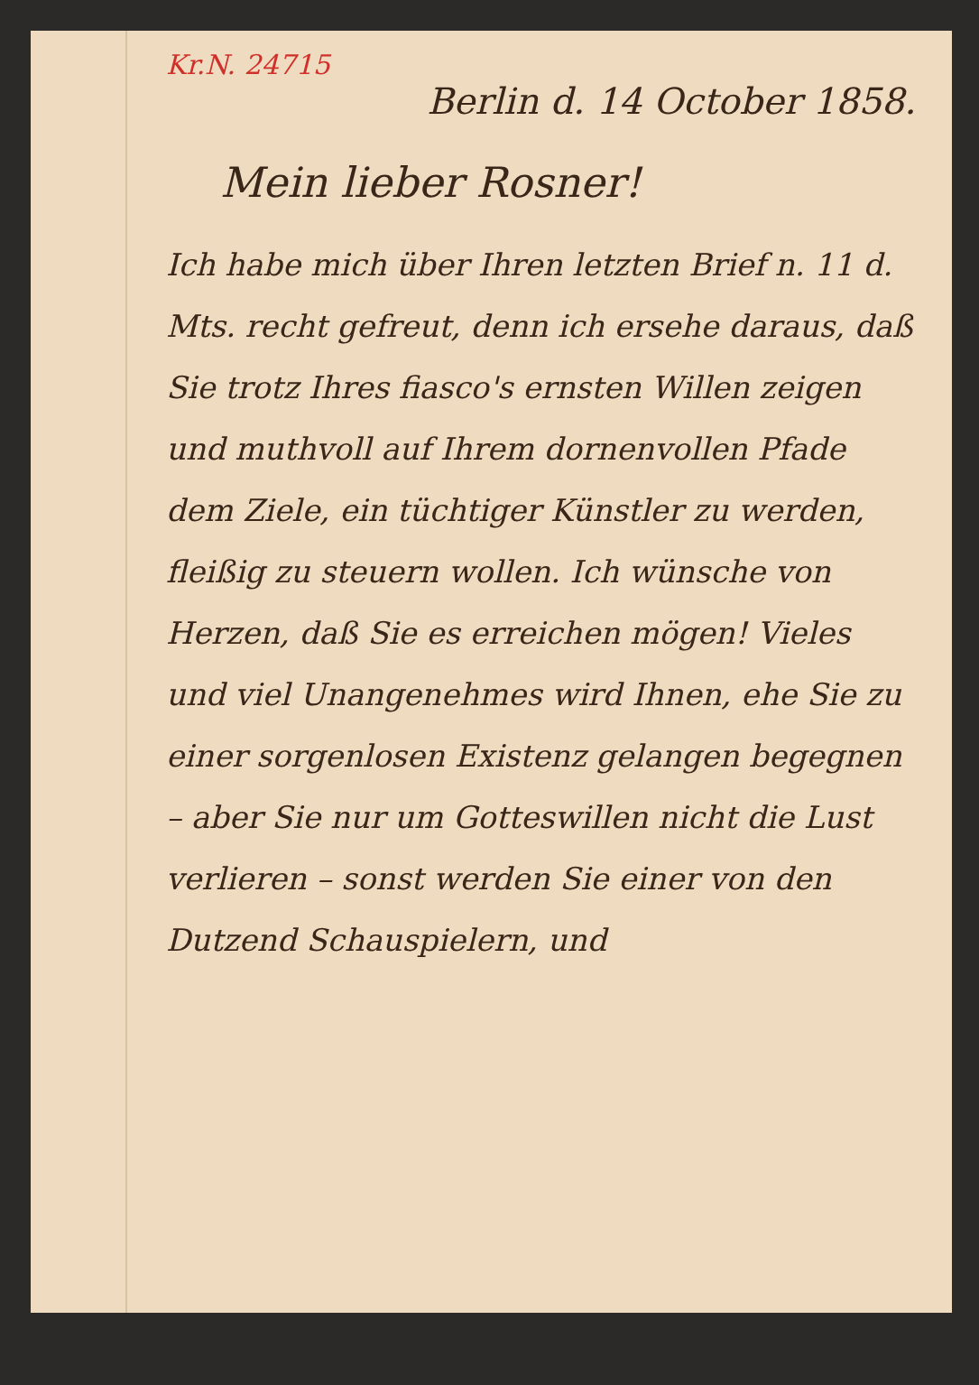Kr.N. 24715
Berlin d. 14 October 1858.
Mein lieber Rosner!
Ich habe mich über Ihren letzten Brief n. 11 d. Mts. recht gefreut, denn ich ersehe daraus, daß Sie trotz Ihres fiasco's ernsten Willen zeigen und muthvoll auf Ihrem dornenvollen Pfade dem Ziele, ein tüchtiger Künstler zu werden, fleißig zu steuern wollen. Ich wünsche von Herzen, daß Sie es erreichen mögen! Vieles und viel Unangenehmes wird Ihnen, ehe Sie zu einer sorgenlosen Existenz gelangen begegnen – aber Sie nur um Gotteswillen nicht die Lust verlieren – sonst werden Sie einer von den Dutzend Schauspielern, und